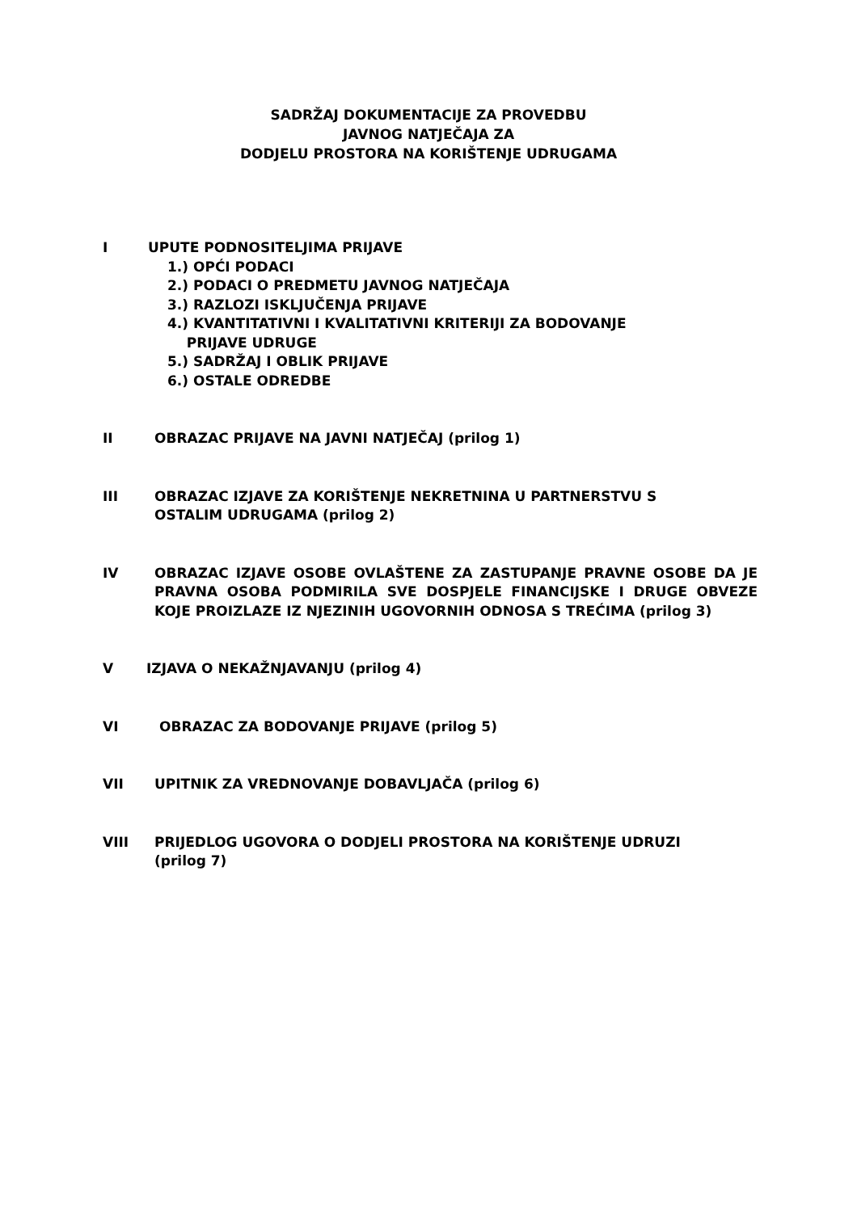SADRŽAJ DOKUMENTACIJE ZA PROVEDBU
JAVNOG NATJEČAJA ZA
DODJELU PROSTORA NA KORIŠTENJE UDRUGAMA
I UPUTE PODNOSITELJIMA PRIJAVE
1.) OPĆI PODACI
2.) PODACI O PREDMETU JAVNOG NATJEČAJA
3.) RAZLOZI ISKLJUČENJA PRIJAVE
4.) KVANTITATIVNI I KVALITATIVNI KRITERIJI ZA BODOVANJE
PRIJAVE UDRUGE
5.) SADRŽAJ I OBLIK PRIJAVE
6.) OSTALE ODREDBE
II OBRAZAC PRIJAVE NA JAVNI NATJEČAJ (prilog 1)
III OBRAZAC IZJAVE ZA KORIŠTENJE NEKRETNINA U PARTNERSTVU S
OSTALIM UDRUGAMA (prilog 2)
IV OBRAZAC IZJAVE OSOBE OVLAŠTENE ZA ZASTUPANJE PRAVNE OSOBE DA JE PRAVNA OSOBA PODMIRILA SVE DOSPJELE FINANCIJSKE I DRUGE OBVEZE KOJE PROIZLAZE IZ NJEZINIH UGOVORNIH ODNOSA S TREĆIMA (prilog 3)
V IZJAVA O NEKAŽNJAVANJU (prilog 4)
VI OBRAZAC ZA BODOVANJE PRIJAVE (prilog 5)
VII UPITNIK ZA VREDNOVANJE DOBAVLJAČA (prilog 6)
VIII PRIJEDLOG UGOVORA O DODJELI PROSTORA NA KORIŠTENJE UDRUZI
(prilog 7)